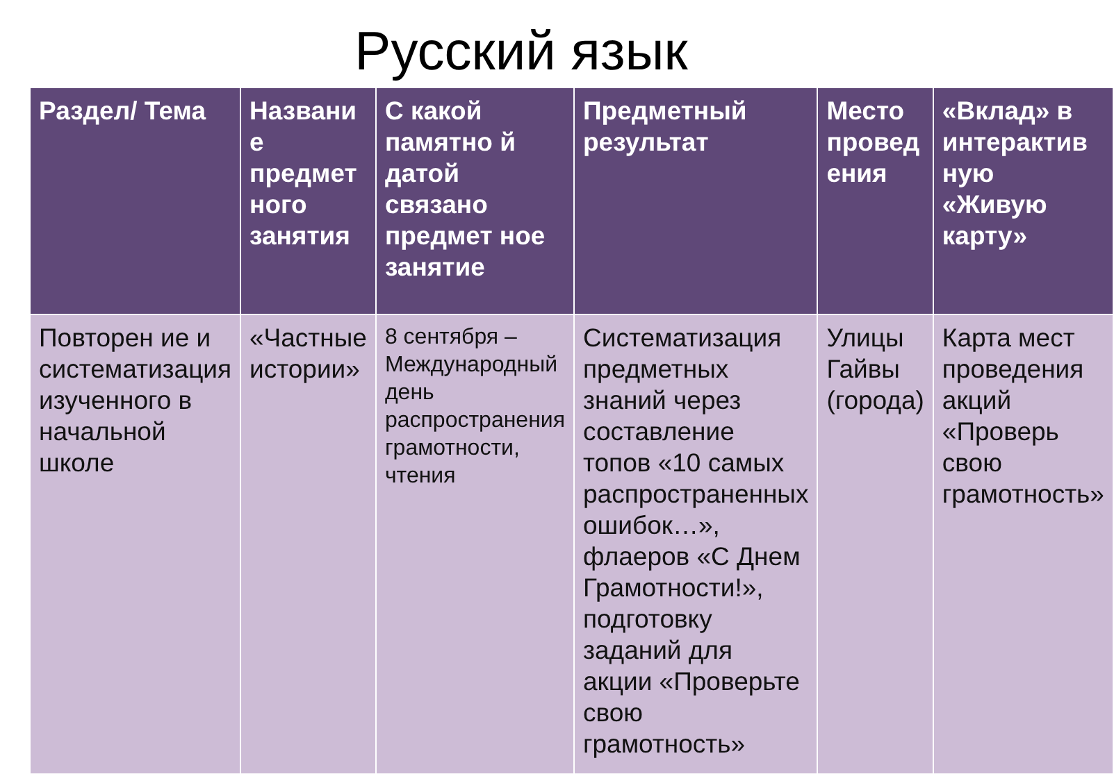Русский язык
| Раздел/ Тема | Названи е предмет ного занятия | С какой памятно й датой связано предмет ное занятие | Предметный результат | Место провед ения | «Вклад» в интерактив ную «Живую карту» |
| --- | --- | --- | --- | --- | --- |
| Повторен ие и систематизация изученного в начальной школе | «Частные истории» | 8 сентября – Международный день распространения грамотности, чтения | Систематизация предметных знаний через составление топов «10 самых распространенных ошибок…», флаеров «С Днем Грамотности!», подготовку заданий для акции «Проверьте свою грамотность» | Улицы Гайвы (города) | Карта мест проведения акций «Проверь свою грамотность» |